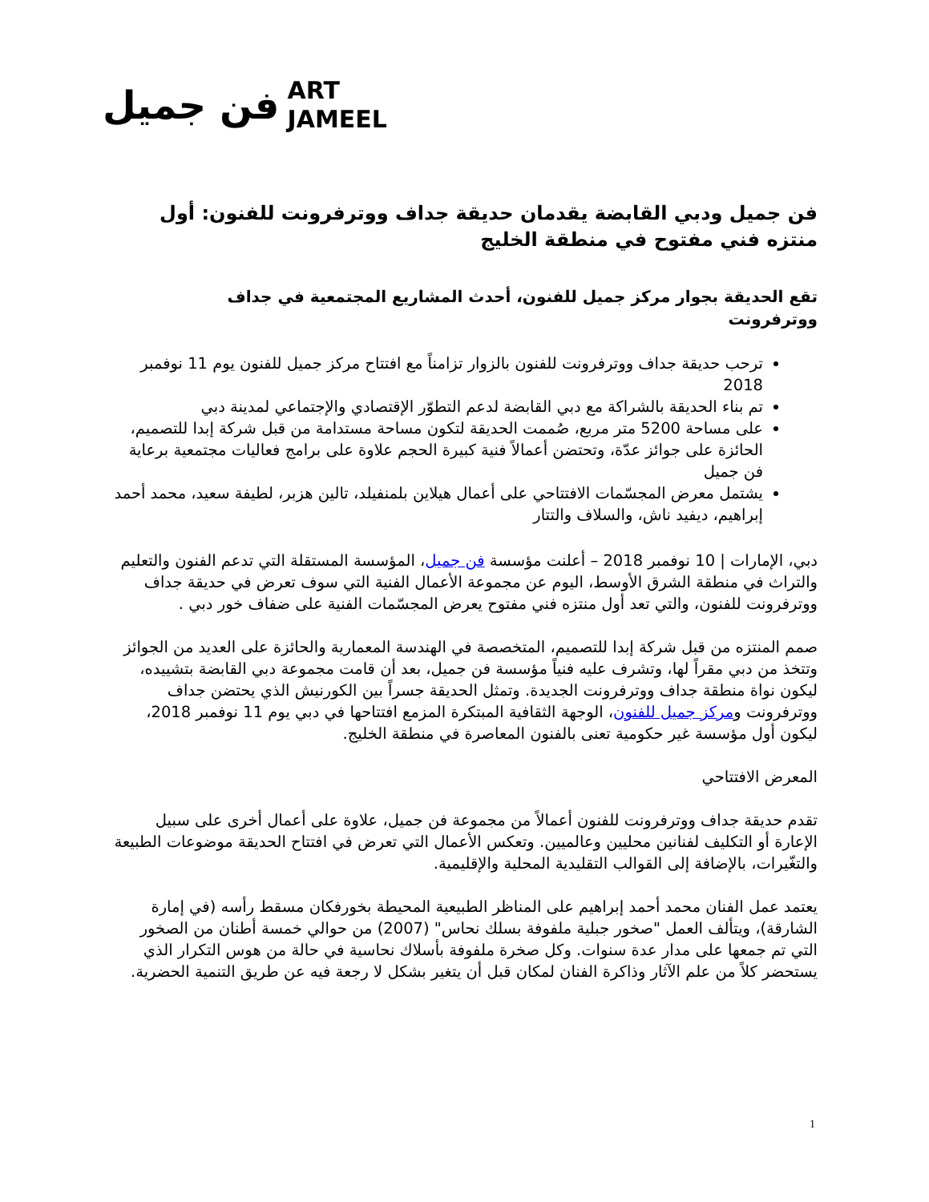فن جميل ART
JAMEEL
فن جميل ودبي القابضة يقدمان حديقة جداف ووترفرونت للفنون: أول منتزه فني مفتوح في منطقة الخليج
تقع الحديقة بجوار مركز جميل للفنون، أحدث المشاريع المجتمعية في جداف ووترفرونت
ترحب حديقة جداف ووترفرونت للفنون بالزوار تزامناً مع افتتاح مركز جميل للفنون يوم 11 نوفمبر 2018
تم بناء الحديقة بالشراكة مع دبي القابضة لدعم التطوّر الإقتصادي والإجتماعي لمدينة دبي
على مساحة 5200 متر مربع، صُممت الحديقة لتكون مساحة مستدامة من قبل شركة إبدا للتصميم، الحائزة على جوائز عدّة، وتحتضن أعمالاً فنية كبيرة الحجم علاوة على برامج فعاليات مجتمعية برعاية فن جميل
يشتمل معرض المجسّمات الافتتاحي على أعمال هيلاين بلمنفيلد، تالين هزبر، لطيفة سعيد، محمد أحمد إبراهيم، ديفيد ناش، والسلاف والتتار
دبي، الإمارات | 10 نوفمبر 2018 – أعلنت مؤسسة فن جميل، المؤسسة المستقلة التي تدعم الفنون والتعليم والتراث في منطقة الشرق الأوسط، اليوم عن مجموعة الأعمال الفنية التي سوف تعرض في حديقة جداف ووترفرونت للفنون، والتي تعد أول منتزه فني مفتوح يعرض المجسّمات الفنية على ضفاف خور دبي .
صمم المنتزه من قبل شركة إبدا للتصميم، المتخصصة في الهندسة المعمارية والحائزة على العديد من الجوائز وتتخذ من دبي مقراً لها، وتشرف عليه فنياً مؤسسة فن جميل، بعد أن قامت مجموعة دبي القابضة بتشييده، ليكون نواة منطقة جداف ووترفرونت الجديدة. وتمثل الحديقة جسراً بين الكورنيش الذي يحتضن جداف ووترفرونت ومركز جميل للفنون، الوجهة الثقافية المبتكرة المزمع افتتاحها في دبي يوم 11 نوفمبر 2018، ليكون أول مؤسسة غير حكومية تعنى بالفنون المعاصرة في منطقة الخليج.
المعرض الافتتاحي
تقدم حديقة جداف ووترفرونت للفنون أعمالاً من مجموعة فن جميل، علاوة على أعمال أخرى على سبيل الإعارة أو التكليف لفنانين محليين وعالميين. وتعكس الأعمال التي تعرض في افتتاح الحديقة موضوعات الطبيعة والتغّيرات، بالإضافة إلى القوالب التقليدية المحلية والإقليمية.
يعتمد عمل الفنان محمد أحمد إبراهيم على المناظر الطبيعية المحيطة بخورفكان مسقط رأسه (في إمارة الشارقة)، ويتألف العمل "صخور جبلية ملفوفة بسلك نحاس" (2007) من حوالي خمسة أطنان من الصخور التي تم جمعها على مدار عدة سنوات. وكل صخرة ملفوفة بأسلاك نحاسية في حالة من هوس التكرار الذي يستحضر كلاً من علم الآثار وذاكرة الفنان لمكان قبل أن يتغير بشكل لا رجعة فيه عن طريق التنمية الحضرية.
1